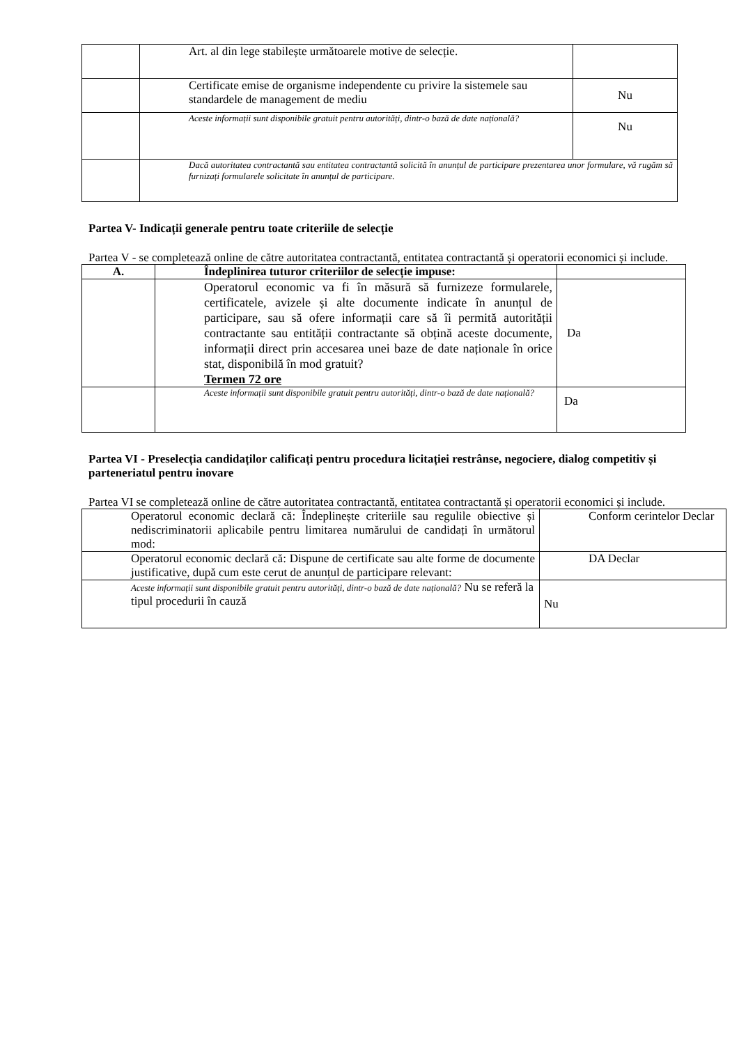| | Art. al din lege stabilește următoarele motive de selecție. | |
| | Certificate emise de organisme independente cu privire la sistemele sau standardele de management de mediu | Nu |
| | Aceste informații sunt disponibile gratuit pentru autorități, dintr-o bază de date națională? | Nu |
| | Dacă autoritatea contractantă sau entitatea contractantă solicită în anunțul de participare prezentarea unor formulare, vă rugăm să furnizați formularele solicitate în anunțul de participare. | |
Partea V- Indicații generale pentru toate criteriile de selecție
Partea V - se completează online de către autoritatea contractantă, entitatea contractantă și operatorii economici și include.
| A. | Îndeplinirea tuturor criteriilor de selecție impuse: | |
| | Operatorul economic va fi în măsură să furnizeze formularele, certificatele, avizele și alte documente indicate în anunțul de participare, sau să ofere informații care să îi permită autorității contractante sau entității contractante să obțină aceste documente, informații direct prin accesarea unei baze de date naționale în orice stat, disponibilă în mod gratuit? Termen 72 ore | Da |
| | Aceste informații sunt disponibile gratuit pentru autorități, dintr-o bază de date națională? | Da |
Partea VI - Preselecția candidaților calificați pentru procedura licitației restrânse, negociere, dialog competitiv și parteneriatul pentru inovare
Partea VI se completează online de către autoritatea contractantă, entitatea contractantă și operatorii economici și include.
| Operatorul economic declară că: Îndeplinește criteriile sau regulile obiective și nediscriminatorii aplicabile pentru limitarea numărului de candidați în următorul mod: | Conform cerintelor Declar |
| Operatorul economic declară că: Dispune de certificate sau alte forme de documente justificative, după cum este cerut de anunțul de participare relevant: | DA Declar |
| Aceste informații sunt disponibile gratuit pentru autorități, dintr-o bază de date națională? Nu se referă la tipul procedurii în cauză | Nu |